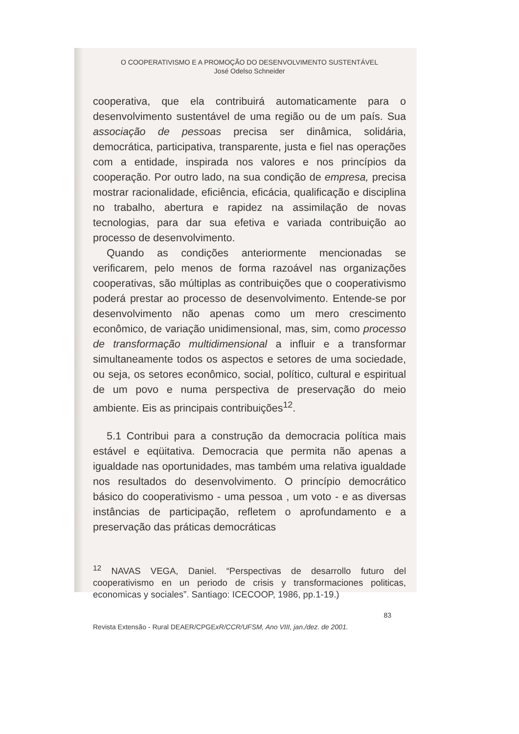O COOPERATIVISMO E A PROMOÇÃO DO DESENVOLVIMENTO SUSTENTÁVEL
José Odelso Schneider
cooperativa, que ela contribuirá automaticamente para o desenvolvimento sustentável de uma região ou de um país. Sua associação de pessoas precisa ser dinâmica, solidária, democrática, participativa, transparente, justa e fiel nas operações com a entidade, inspirada nos valores e nos princípios da cooperação. Por outro lado, na sua condição de empresa, precisa mostrar racionalidade, eficiência, eficácia, qualificação e disciplina no trabalho, abertura e rapidez na assimilação de novas tecnologias, para dar sua efetiva e variada contribuição ao processo de desenvolvimento.
Quando as condições anteriormente mencionadas se verificarem, pelo menos de forma razoável nas organizações cooperativas, são múltiplas as contribuições que o cooperativismo poderá prestar ao processo de desenvolvimento. Entende-se por desenvolvimento não apenas como um mero crescimento econômico, de variação unidimensional, mas, sim, como processo de transformação multidimensional a influir e a transformar simultaneamente todos os aspectos e setores de uma sociedade, ou seja, os setores econômico, social, político, cultural e espiritual de um povo e numa perspectiva de preservação do meio ambiente. Eis as principais contribuições<sup>12</sup>.
5.1 Contribui para a construção da democracia política mais estável e eqüitativa. Democracia que permita não apenas a igualdade nas oportunidades, mas também uma relativa igualdade nos resultados do desenvolvimento. O princípio democrático básico do cooperativismo - uma pessoa , um voto - e as diversas instâncias de participação, refletem o aprofundamento e a preservação das práticas democráticas
<sup>12</sup> NAVAS VEGA, Daniel. “Perspectivas de desarrollo futuro del cooperativismo en un periodo de crisis y transformaciones politicas, economicas y sociales”. Santiago: ICECOOP, 1986, pp.1-19.)
83
Revista Extensão - Rural DEAER/CPGExR/CCR/UFSM, Ano VIII, jan./dez. de 2001.